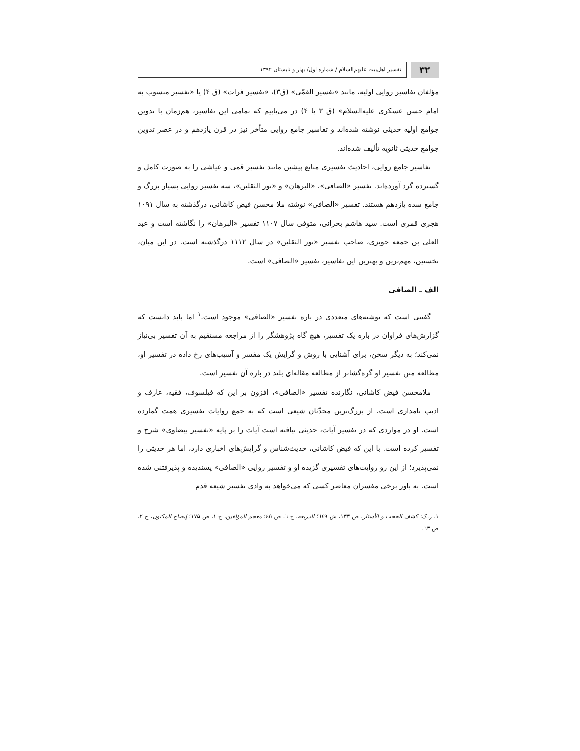۳۲
تفسیر اهل‌بیت علیهم‌السلام / شماره اول/ بهار و تابستان ۱۳۹۲
مؤلفان تفاسیر روایی اولیه، مانند «تفسیر القمّی» (ق۳)، «تفسیر فرات» (ق ۴) یا «تفسیر منسوب به امام حسن عسکری علیه‌السلام» (ق ۳ یا ۴) در می‌یابیم که تمامی این تفاسیر، هم‌زمان با تدوین جوامع اولیه حدیثی نوشته شده‌اند و تفاسیر جامع روایی متأخر نیز در قرن یازدهم و در عصر تدوین جوامع حدیثی ثانویه تألیف شده‌اند.
تفاسیر جامع روایی، احادیث تفسیری منابع پیشین مانند تفسیر قمی و عیاشی را به صورت کامل و گسترده گرد آورده‌اند. تفسیر «الصافی»، «البرهان» و «نور الثقلین»، سه تفسیر روایی بسیار بزرگ و جامع سده یازدهم هستند. تفسیر «الصافی» نوشته ملا محسن فیض کاشانی، درگذشته به سال ۱۰۹۱ هجری قمری است. سید هاشم بحرانی، متوفی سال ۱۱۰۷ تفسیر «البرهان» را نگاشته است و عبد العلی بن جمعه حویزی، صاحب تفسیر «نور الثقلین» در سال ۱۱۱۲ درگذشته است. در این میان، نخستین، مهم‌ترین و بهترین این تفاسیر، تفسیر «الصافی» است.
الف ـ الصافی
گفتنی است که نوشته‌های متعددی در باره تفسیر «الصافی» موجود است.<sup>۱</sup> اما باید دانست که گزارش‌های فراوان در باره یک تفسیر، هیچ گاه پژوهشگر را از مراجعه مستقیم به آن تفسیر بی‌نیاز نمی‌کند؛ به دیگر سخن، برای آشنایی با روش و گرایش یک مفسر و آسیب‌های رخ داده در تفسیر او، مطالعه متن تفسیر او گره‌گشاتر از مطالعه مقاله‌ای بلند در باره آن تفسیر است.
ملامحسن فیض کاشانی، نگارنده تفسیر «الصافی»، افزون بر این که فیلسوف، فقیه، عارف و ادیب نامداری است، از بزرگ‌ترین محدّثان شیعی است که به جمع روایات تفسیری همت گمارده است. او در مواردی که در تفسیر آیات، حدیثی نیافته است آیات را بر پایه «تفسیر بیضاوی» شرح و تفسیر کرده است. با این که فیض کاشانی، حدیث‌شناس و گرایش‌های اخباری دارد، اما هر حدیثی را نمی‌پذیرد؛ از این رو روایت‌های تفسیری گزیده او و تفسیر روایی «الصافی» پسندیده و پذیرفتنی شده است. به باور برخی مفسران معاصر کسی که می‌خواهد به وادی تفسیر شیعه قدم
۱. ر.ک: کشف الحجب و الأستار، ص ۱۳۳، ش ٦٤٩؛ الذریعه، ج ٦، ص ٤٥؛ معجم المؤلفین، ج ۱، ص ۱۷۵؛ إیضاح المکنون، ج ۲، ص ٦۳.